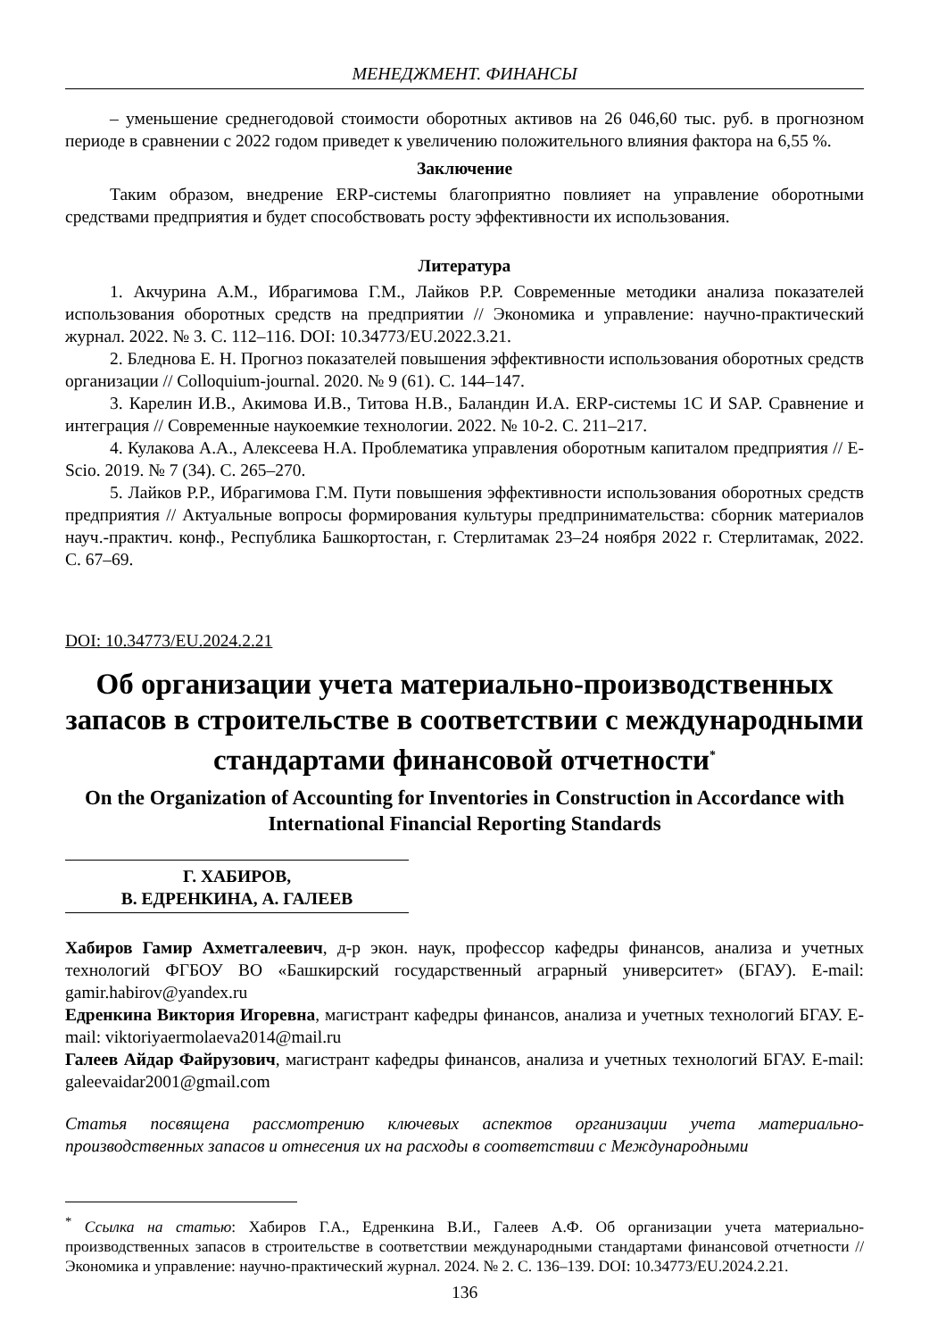МЕНЕДЖМЕНТ. ФИНАНСЫ
– уменьшение среднегодовой стоимости оборотных активов на 26 046,60 тыс. руб. в прогнозном периоде в сравнении с 2022 годом приведет к увеличению положительного влияния фактора на 6,55 %.
Заключение
Таким образом, внедрение ERP-системы благоприятно повлияет на управление оборотными средствами предприятия и будет способствовать росту эффективности их использования.
Литература
1. Акчурина А.М., Ибрагимова Г.М., Лайков Р.Р. Современные методики анализа показателей использования оборотных средств на предприятии // Экономика и управление: научно-практический журнал. 2022. № 3. С. 112–116. DOI: 10.34773/EU.2022.3.21.
2. Бледнова Е. Н. Прогноз показателей повышения эффективности использования оборотных средств организации // Colloquium-journal. 2020. № 9 (61). С. 144–147.
3. Карелин И.В., Акимова И.В., Титова Н.В., Баландин И.А. ERP-системы 1С И SAP. Сравнение и интеграция // Современные наукоемкие технологии. 2022. № 10-2. С. 211–217.
4. Кулакова А.А., Алексеева Н.А. Проблематика управления оборотным капиталом предприятия // E-Scio. 2019. № 7 (34). С. 265–270.
5. Лайков Р.Р., Ибрагимова Г.М. Пути повышения эффективности использования оборотных средств предприятия // Актуальные вопросы формирования культуры предпринимательства: сборник материалов науч.-практич. конф., Республика Башкортостан, г. Стерлитамак 23–24 ноября 2022 г. Стерлитамак, 2022. С. 67–69.
DOI: 10.34773/EU.2024.2.21
Об организации учета материально-производственных запасов в строительстве в соответствии с международными стандартами финансовой отчетности<sup>*</sup>
On the Organization of Accounting for Inventories in Construction in Accordance with International Financial Reporting Standards
Г. ХАБИРОВ,
В. ЕДРЕНКИНА, А. ГАЛЕЕВ
Хабиров Гамир Ахметгалеевич, д-р экон. наук, профессор кафедры финансов, анализа и учетных технологий ФГБОУ ВО «Башкирский государственный аграрный университет» (БГАУ). E-mail: gamir.habirov@yandex.ru
Едренкина Виктория Игоревна, магистрант кафедры финансов, анализа и учетных технологий БГАУ. E-mail: viktoriyaermolaeva2014@mail.ru
Галеев Айдар Файрузович, магистрант кафедры финансов, анализа и учетных технологий БГАУ. E-mail: galeevaidar2001@gmail.com
Статья посвящена рассмотрению ключевых аспектов организации учета материально-производственных запасов и отнесения их на расходы в соответствии с Международными
<sup>*</sup> Ссылка на статью: Хабиров Г.А., Едренкина В.И., Галеев А.Ф. Об организации учета материально-производственных запасов в строительстве в соответствии международными стандартами финансовой отчетности // Экономика и управление: научно-практический журнал. 2024. № 2. С. 136–139. DOI: 10.34773/EU.2024.2.21.
136